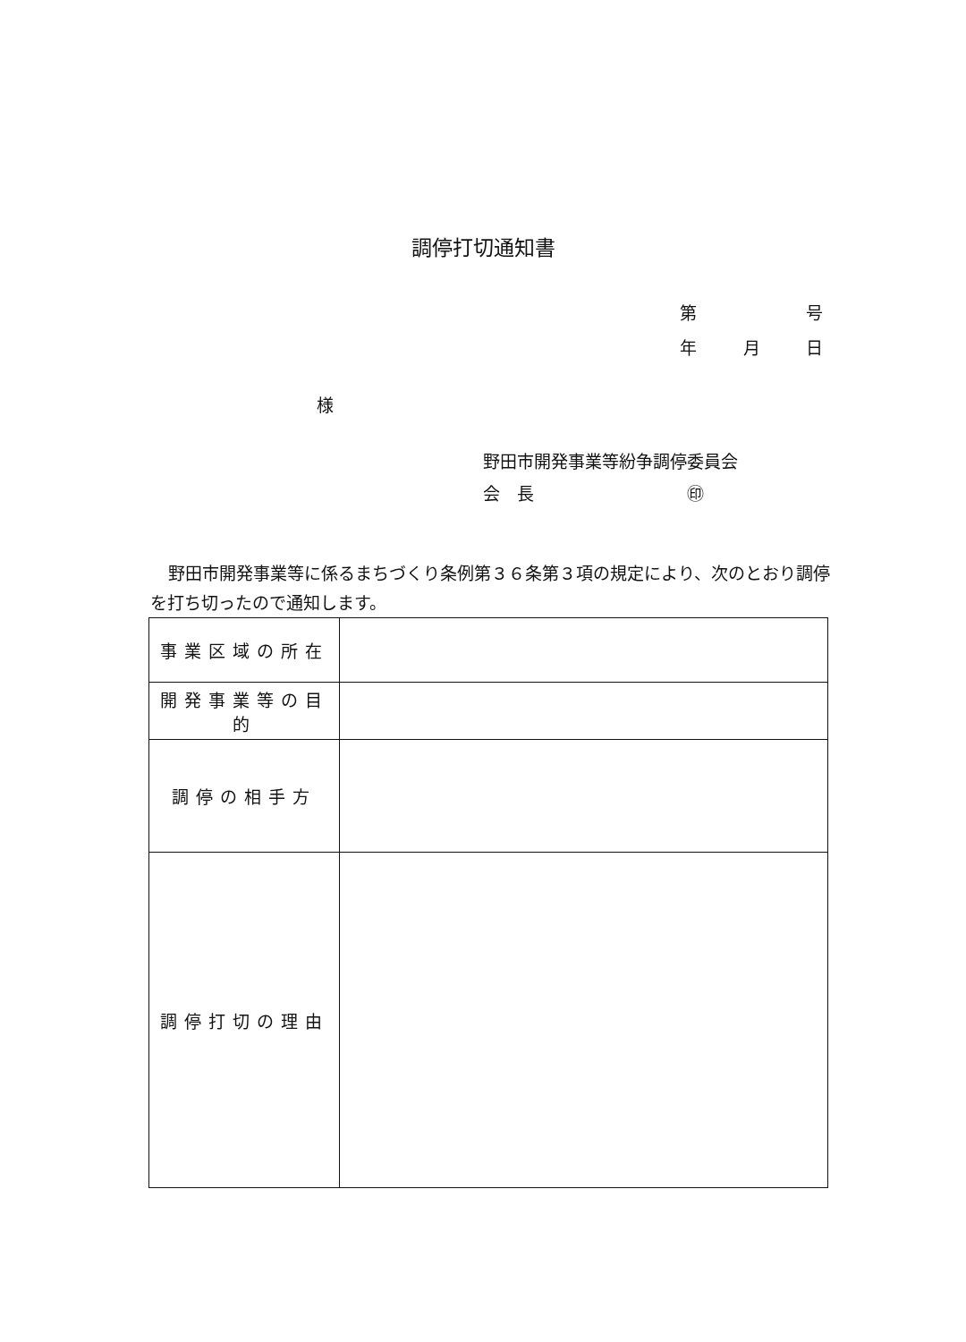調停打切通知書
第 号
年 月 日
様
野田市開発事業等紛争調停委員会
会　長　　　　　　　　　㊞
野田市開発事業等に係るまちづくり条例第３６条第３項の規定により、次のとおり調停を打ち切ったので通知します。
| 事業区域の所在 | |
| 開発事業等の目的 | |
| 調停の相手方 | |
| 調停打切の理由 | |